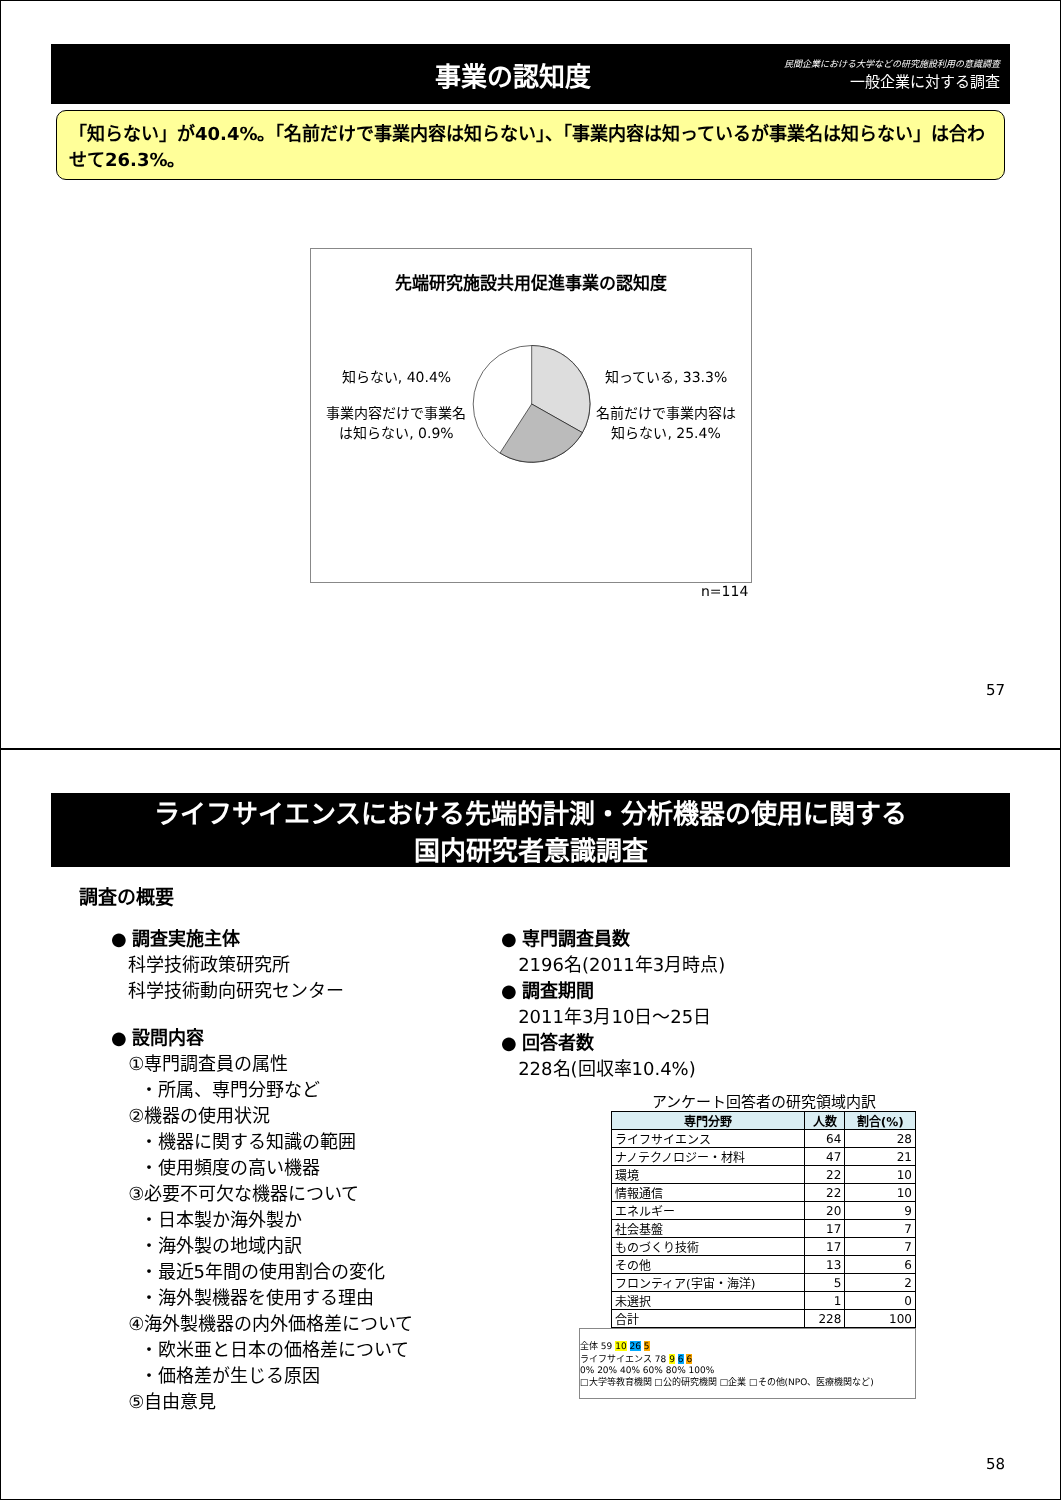事業の認知度
民間企業における大学などの研究施設利用の意識調査
一般企業に対する調査
「知らない」が40.4%。「名前だけで事業内容は知らない」、「事業内容は知っているが事業名は知らない」は合わせて26.3%。
先端研究施設共用促進事業の認知度
知らない, 40.4%
事業内容だけで事業名は知らない, 0.9%
知っている, 33.3%
名前だけで事業内容は知らない, 25.4%
n=114
57
ライフサイエンスにおける先端的計測・分析機器の使用に関する
国内研究者意識調査
調査の概要
● 調査実施主体
科学技術政策研究所
科学技術動向研究センター
● 設問内容
①専門調査員の属性
・所属、専門分野など
②機器の使用状況
・機器に関する知識の範囲
・使用頻度の高い機器
③必要不可欠な機器について
・日本製か海外製か
・海外製の地域内訳
・最近5年間の使用割合の変化
・海外製機器を使用する理由
④海外製機器の内外価格差について
・欧米亜と日本の価格差について
・価格差が生じる原因
⑤自由意見
● 専門調査員数
2196名(2011年3月時点)
● 調査期間
2011年3月10日～25日
● 回答者数
228名(回収率10.4%)
アンケート回答者の研究領域内訳
| 専門分野 | 人数 | 割合(%) |
| --- | --- | --- |
| ライフサイエンス | 64 | 28 |
| ナノテクノロジー・材料 | 47 | 21 |
| 環境 | 22 | 10 |
| 情報通信 | 22 | 10 |
| エネルギー | 20 | 9 |
| 社会基盤 | 17 | 7 |
| ものづくり技術 | 17 | 7 |
| その他 | 13 | 6 |
| フロンティア(宇宙・海洋) | 5 | 2 |
| 未選択 | 1 | 0 |
| 合計 | 228 | 100 |
全体 59 10 26 5
ライフサイエンス 78 9 6 6
0% 20% 40% 60% 80% 100%
□大学等教育機関 □公的研究機関 □企業 □その他(NPO、医療機関など)
58